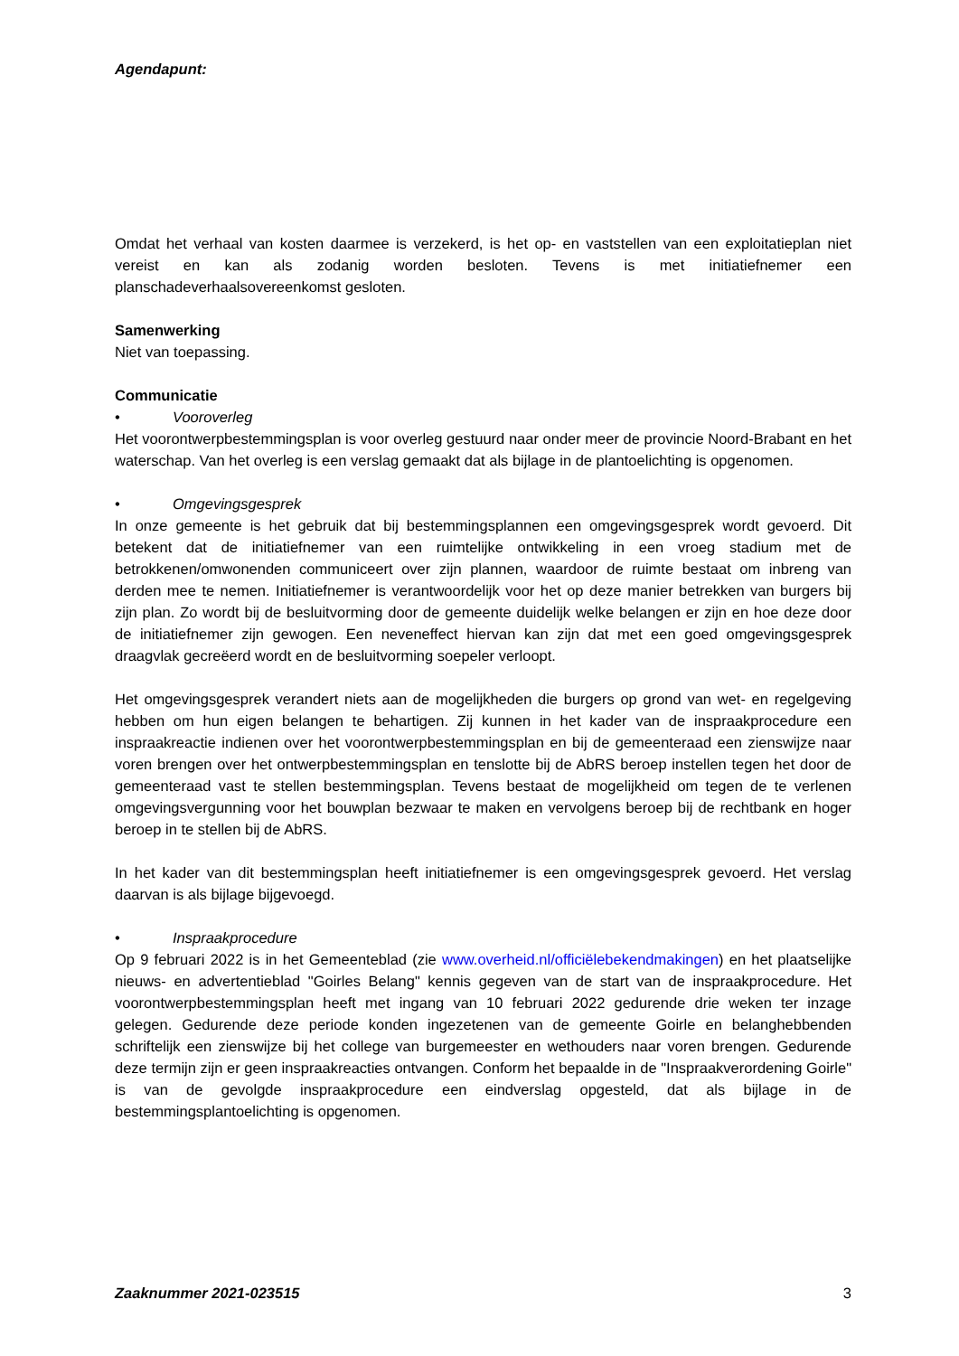Agendapunt:
Omdat het verhaal van kosten daarmee is verzekerd, is het op- en vaststellen van een exploitatieplan niet vereist en kan als zodanig worden besloten. Tevens is met initiatiefnemer een planschadeverhaalsovereenkomst gesloten.
Samenwerking
Niet van toepassing.
Communicatie
• Vooroverleg
Het voorontwerpbestemmingsplan is voor overleg gestuurd naar onder meer de provincie Noord-Brabant en het waterschap. Van het overleg is een verslag gemaakt dat als bijlage in de plantoelichting is opgenomen.
• Omgevingsgesprek
In onze gemeente is het gebruik dat bij bestemmingsplannen een omgevingsgesprek wordt gevoerd. Dit betekent dat de initiatiefnemer van een ruimtelijke ontwikkeling in een vroeg stadium met de betrokkenen/omwonenden communiceert over zijn plannen, waardoor de ruimte bestaat om inbreng van derden mee te nemen. Initiatiefnemer is verantwoordelijk voor het op deze manier betrekken van burgers bij zijn plan. Zo wordt bij de besluitvorming door de gemeente duidelijk welke belangen er zijn en hoe deze door de initiatiefnemer zijn gewogen. Een neveneffect hiervan kan zijn dat met een goed omgevingsgesprek draagvlak gecreëerd wordt en de besluitvorming soepeler verloopt.
Het omgevingsgesprek verandert niets aan de mogelijkheden die burgers op grond van wet- en regelgeving hebben om hun eigen belangen te behartigen. Zij kunnen in het kader van de inspraakprocedure een inspraakreactie indienen over het voorontwerpbestemmingsplan en bij de gemeenteraad een zienswijze naar voren brengen over het ontwerpbestemmingsplan en tenslotte bij de AbRS beroep instellen tegen het door de gemeenteraad vast te stellen bestemmingsplan. Tevens bestaat de mogelijkheid om tegen de te verlenen omgevingsvergunning voor het bouwplan bezwaar te maken en vervolgens beroep bij de rechtbank en hoger beroep in te stellen bij de AbRS.
In het kader van dit bestemmingsplan heeft initiatiefnemer is een omgevingsgesprek gevoerd. Het verslag daarvan is als bijlage bijgevoegd.
• Inspraakprocedure
Op 9 februari 2022 is in het Gemeenteblad (zie www.overheid.nl/officiëlebekendmakingen) en het plaatselijke nieuws- en advertentieblad "Goirles Belang" kennis gegeven van de start van de inspraakprocedure. Het voorontwerpbestemmingsplan heeft met ingang van 10 februari 2022 gedurende drie weken ter inzage gelegen. Gedurende deze periode konden ingezetenen van de gemeente Goirle en belanghebbenden schriftelijk een zienswijze bij het college van burgemeester en wethouders naar voren brengen. Gedurende deze termijn zijn er geen inspraakreacties ontvangen. Conform het bepaalde in de "Inspraakverordening Goirle" is van de gevolgde inspraakprocedure een eindverslag opgesteld, dat als bijlage in de bestemmingsplantoelichting is opgenomen.
Zaaknummer 2021-023515 3